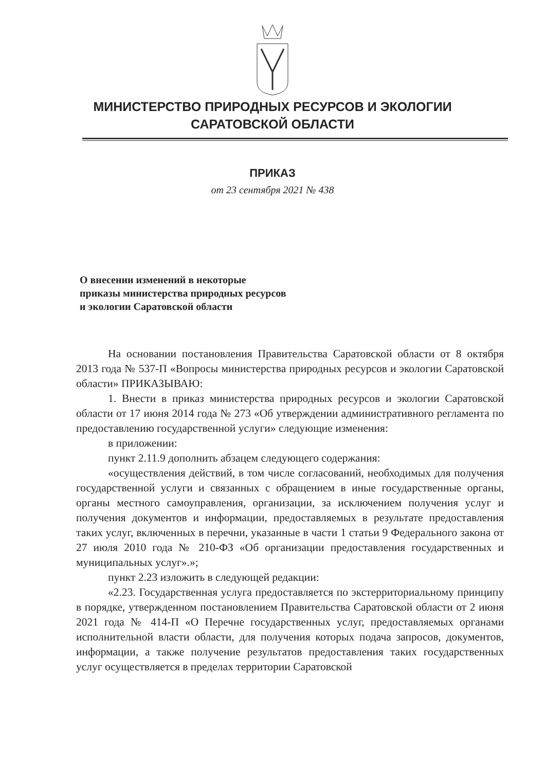МИНИСТЕРСТВО ПРИРОДНЫХ РЕСУРСОВ И ЭКОЛОГИИ
САРАТОВСКОЙ ОБЛАСТИ
ПРИКАЗ
от 23 сентября 2021 № 438
О внесении изменений в некоторые
приказы министерства природных ресурсов
и экологии Саратовской области
На основании постановления Правительства Саратовской области от 8 октября 2013 года № 537-П «Вопросы министерства природных ресурсов и экологии Саратовской области» ПРИКАЗЫВАЮ:
1. Внести в приказ министерства природных ресурсов и экологии Саратовской области от 17 июня 2014 года № 273 «Об утверждении административного регламента по предоставлению государственной услуги» следующие изменения:
в приложении:
пункт 2.11.9 дополнить абзацем следующего содержания:
«осуществления действий, в том числе согласований, необходимых для получения государственной услуги и связанных с обращением в иные государственные органы, органы местного самоуправления, организации, за исключением получения услуг и получения документов и информации, предоставляемых в результате предоставления таких услуг, включенных в перечни, указанные в части 1 статьи 9 Федерального закона от 27 июля 2010 года № 210-ФЗ «Об организации предоставления государственных и муниципальных услуг».»;
пункт 2.23 изложить в следующей редакции:
«2.23. Государственная услуга предоставляется по экстерриториальному принципу в порядке, утвержденном постановлением Правительства Саратовской области от 2 июня 2021 года № 414-П «О Перечне государственных услуг, предоставляемых органами исполнительной власти области, для получения которых подача запросов, документов, информации, а также получение результатов предоставления таких государственных услуг осуществляется в пределах территории Саратовской